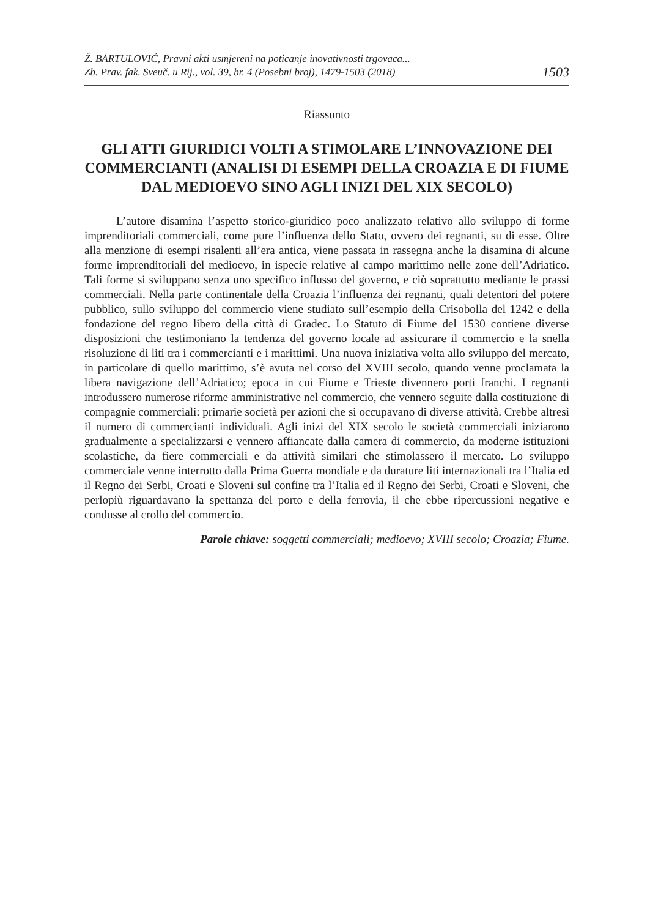Ž. BARTULOVIĆ, Pravni akti usmjereni na poticanje inovativnosti trgovaca...
Zb. Prav. fak. Sveuč. u Rij., vol. 39, br. 4 (Posebni broj), 1479-1503 (2018)
1503
Riassunto
GLI ATTI GIURIDICI VOLTI A STIMOLARE L’INNOVAZIONE DEI COMMERCIANTI (ANALISI DI ESEMPI DELLA CROAZIA E DI FIUME DAL MEDIOEVO SINO AGLI INIZI DEL XIX SECOLO)
L’autore disamina l’aspetto storico-giuridico poco analizzato relativo allo sviluppo di forme imprenditoriali commerciali, come pure l’influenza dello Stato, ovvero dei regnanti, su di esse. Oltre alla menzione di esempi risalenti all’era antica, viene passata in rassegna anche la disamina di alcune forme imprenditoriali del medioevo, in ispecie relative al campo marittimo nelle zone dell’Adriatico. Tali forme si sviluppano senza uno specifico influsso del governo, e ciò soprattutto mediante le prassi commerciali. Nella parte continentale della Croazia l’influenza dei regnanti, quali detentori del potere pubblico, sullo sviluppo del commercio viene studiato sull’esempio della Crisobolla del 1242 e della fondazione del regno libero della città di Gradec. Lo Statuto di Fiume del 1530 contiene diverse disposizioni che testimoniano la tendenza del governo locale ad assicurare il commercio e la snella risoluzione di liti tra i commercianti e i marittimi. Una nuova iniziativa volta allo sviluppo del mercato, in particolare di quello marittimo, s’è avuta nel corso del XVIII secolo, quando venne proclamata la libera navigazione dell’Adriatico; epoca in cui Fiume e Trieste divennero porti franchi. I regnanti introdussero numerose riforme amministrative nel commercio, che vennero seguite dalla costituzione di compagnie commerciali: primarie società per azioni che si occupavano di diverse attività. Crebbe altresì il numero di commercianti individuali. Agli inizi del XIX secolo le società commerciali iniziarono gradualmente a specializzarsi e vennero affiancate dalla camera di commercio, da moderne istituzioni scolastiche, da fiere commerciali e da attività similari che stimolassero il mercato. Lo sviluppo commerciale venne interrotto dalla Prima Guerra mondiale e da durature liti internazionali tra l’Italia ed il Regno dei Serbi, Croati e Sloveni sul confine tra l’Italia ed il Regno dei Serbi, Croati e Sloveni, che perlopiù riguardavano la spettanza del porto e della ferrovia, il che ebbe ripercussioni negative e condusse al crollo del commercio.
Parole chiave: soggetti commerciali; medioevo; XVIII secolo; Croazia; Fiume.